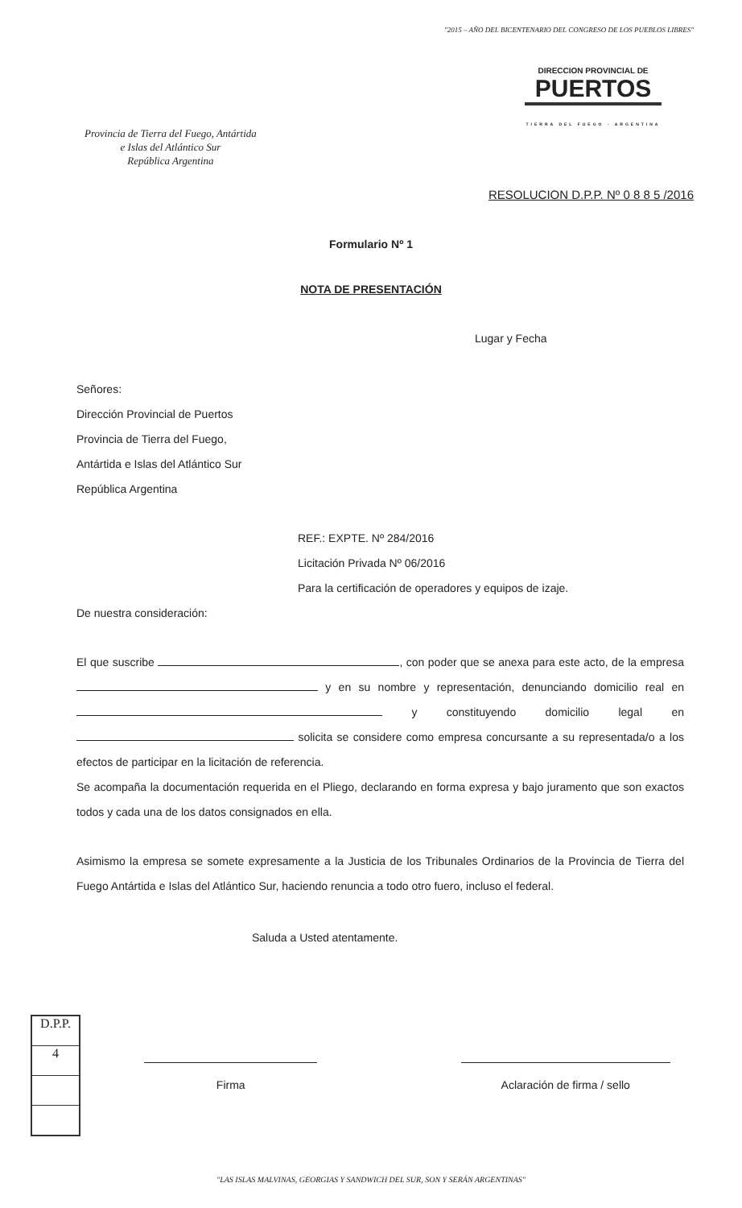"2015 – AÑO DEL BICENTENARIO DEL CONGRESO DE LOS PUEBLOS LIBRES"
Provincia de Tierra del Fuego, Antártida
e Islas del Atlántico Sur
República Argentina
DIRECCION PROVINCIAL DE
PUERTOS
TIERRA DEL FUEGO - ARGENTINA
RESOLUCION D.P.P. Nº 0 8 8 5 /2016
Formulario Nº 1
NOTA DE PRESENTACIÓN
Lugar y Fecha
Señores:
Dirección Provincial de Puertos
Provincia de Tierra del Fuego,
Antártida e Islas del Atlántico Sur
República Argentina
REF.: EXPTE. Nº 284/2016
Licitación Privada Nº 06/2016
Para la certificación de operadores y equipos de izaje.
De nuestra consideración:
El que suscribe , con poder que se anexa para este acto, de la empresa y en su nombre y representación, denunciando domicilio real en y constituyendo domicilio legal en solicita se considere como empresa concursante a su representada/o a los efectos de participar en la licitación de referencia.
Se acompaña la documentación requerida en el Pliego, declarando en forma expresa y bajo juramento que son exactos todos y cada una de los datos consignados en ella.
Asimismo la empresa se somete expresamente a la Justicia de los Tribunales Ordinarios de la Provincia de Tierra del Fuego Antártida e Islas del Atlántico Sur, haciendo renuncia a todo otro fuero, incluso el federal.
Saluda a Usted atentamente.
Firma
Aclaración de firma / sello
D.P.P.
4
"LAS ISLAS MALVINAS, GEORGIAS Y SANDWICH DEL SUR, SON Y SERÁN ARGENTINAS"